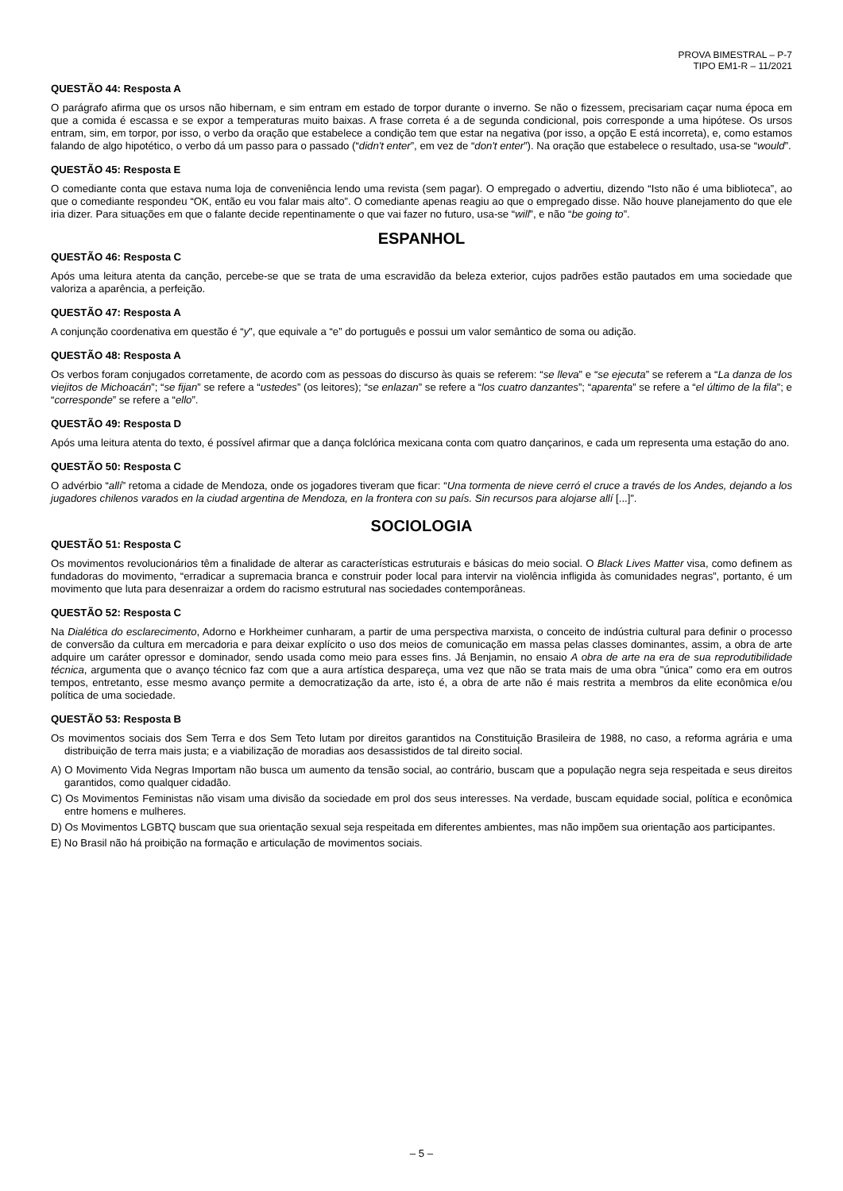PROVA BIMESTRAL – P-7
TIPO EM1-R – 11/2021
QUESTÃO 44: Resposta A
O parágrafo afirma que os ursos não hibernam, e sim entram em estado de torpor durante o inverno. Se não o fizessem, precisariam caçar numa época em que a comida é escassa e se expor a temperaturas muito baixas. A frase correta é a de segunda condicional, pois corresponde a uma hipótese. Os ursos entram, sim, em torpor, por isso, o verbo da oração que estabelece a condição tem que estar na negativa (por isso, a opção E está incorreta), e, como estamos falando de algo hipotético, o verbo dá um passo para o passado (“didn't enter”, em vez de “don't enter”). Na oração que estabelece o resultado, usa-se “would”.
QUESTÃO 45: Resposta E
O comediante conta que estava numa loja de conveniência lendo uma revista (sem pagar). O empregado o advertiu, dizendo “Isto não é uma biblioteca”, ao que o comediante respondeu “OK, então eu vou falar mais alto”. O comediante apenas reagiu ao que o empregado disse. Não houve planejamento do que ele iria dizer. Para situações em que o falante decide repentinamente o que vai fazer no futuro, usa-se “will”, e não “be going to”.
ESPANHOL
QUESTÃO 46: Resposta C
Após uma leitura atenta da canção, percebe-se que se trata de uma escravidão da beleza exterior, cujos padrões estão pautados em uma sociedade que valoriza a aparência, a perfeição.
QUESTÃO 47: Resposta A
A conjunção coordenativa em questão é “y”, que equivale a “e” do português e possui um valor semântico de soma ou adição.
QUESTÃO 48: Resposta A
Os verbos foram conjugados corretamente, de acordo com as pessoas do discurso às quais se referem: “se lleva” e “se ejecuta” se referem a “La danza de los viejitos de Michoacán”; “se fijan” se refere a “ustedes” (os leitores); “se enlazan” se refere a “los cuatro danzantes”; “aparenta” se refere a “el último de la fila”; e “corresponde” se refere a “ello”.
QUESTÃO 49: Resposta D
Após uma leitura atenta do texto, é possível afirmar que a dança folclórica mexicana conta com quatro dançarinos, e cada um representa uma estação do ano.
QUESTÃO 50: Resposta C
O advérbio “allí” retoma a cidade de Mendoza, onde os jogadores tiveram que ficar: “Una tormenta de nieve cerró el cruce a través de los Andes, dejando a los jugadores chilenos varados en la ciudad argentina de Mendoza, en la frontera con su país. Sin recursos para alojarse allí [...]”.
SOCIOLOGIA
QUESTÃO 51: Resposta C
Os movimentos revolucionários têm a finalidade de alterar as características estruturais e básicas do meio social. O Black Lives Matter visa, como definem as fundadoras do movimento, “erradicar a supremacia branca e construir poder local para intervir na violência infligida às comunidades negras”, portanto, é um movimento que luta para desenraizar a ordem do racismo estrutural nas sociedades contemporâneas.
QUESTÃO 52: Resposta C
Na Dialética do esclarecimento, Adorno e Horkheimer cunharam, a partir de uma perspectiva marxista, o conceito de indústria cultural para definir o processo de conversão da cultura em mercadoria e para deixar explícito o uso dos meios de comunicação em massa pelas classes dominantes, assim, a obra de arte adquire um caráter opressor e dominador, sendo usada como meio para esses fins. Já Benjamin, no ensaio A obra de arte na era de sua reprodutibilidade técnica, argumenta que o avanço técnico faz com que a aura artística despareça, uma vez que não se trata mais de uma obra "única" como era em outros tempos, entretanto, esse mesmo avanço permite a democratização da arte, isto é, a obra de arte não é mais restrita a membros da elite econômica e/ou política de uma sociedade.
QUESTÃO 53: Resposta B
Os movimentos sociais dos Sem Terra e dos Sem Teto lutam por direitos garantidos na Constituição Brasileira de 1988, no caso, a reforma agrária e uma distribuição de terra mais justa; e a viabilização de moradias aos desassistidos de tal direito social.
A) O Movimento Vida Negras Importam não busca um aumento da tensão social, ao contrário, buscam que a população negra seja respeitada e seus direitos garantidos, como qualquer cidadão.
C) Os Movimentos Feministas não visam uma divisão da sociedade em prol dos seus interesses. Na verdade, buscam equidade social, política e econômica entre homens e mulheres.
D) Os Movimentos LGBTQ buscam que sua orientação sexual seja respeitada em diferentes ambientes, mas não impõem sua orientação aos participantes.
E) No Brasil não há proibição na formação e articulação de movimentos sociais.
– 5 –